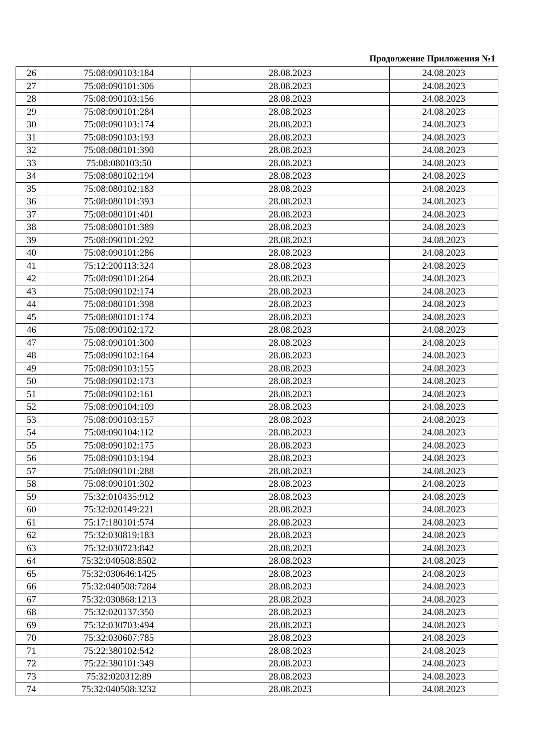Продолжение Приложения №1
| 26 | 75:08:090103:184 | 28.08.2023 | 24.08.2023 |
| 27 | 75:08:090101:306 | 28.08.2023 | 24.08.2023 |
| 28 | 75:08:090103:156 | 28.08.2023 | 24.08.2023 |
| 29 | 75:08:090101:284 | 28.08.2023 | 24.08.2023 |
| 30 | 75:08:090103:174 | 28.08.2023 | 24.08.2023 |
| 31 | 75:08:090103:193 | 28.08.2023 | 24.08.2023 |
| 32 | 75:08:080101:390 | 28.08.2023 | 24.08.2023 |
| 33 | 75:08:080103:50 | 28.08.2023 | 24.08.2023 |
| 34 | 75:08:080102:194 | 28.08.2023 | 24.08.2023 |
| 35 | 75:08:080102:183 | 28.08.2023 | 24.08.2023 |
| 36 | 75:08:080101:393 | 28.08.2023 | 24.08.2023 |
| 37 | 75:08:080101:401 | 28.08.2023 | 24.08.2023 |
| 38 | 75:08:080101:389 | 28.08.2023 | 24.08.2023 |
| 39 | 75:08:090101:292 | 28.08.2023 | 24.08.2023 |
| 40 | 75:08:090101:286 | 28.08.2023 | 24.08.2023 |
| 41 | 75:12:200113:324 | 28.08.2023 | 24.08.2023 |
| 42 | 75:08:090101:264 | 28.08.2023 | 24.08.2023 |
| 43 | 75:08:090102:174 | 28.08.2023 | 24.08.2023 |
| 44 | 75:08:080101:398 | 28.08.2023 | 24.08.2023 |
| 45 | 75:08:080101:174 | 28.08.2023 | 24.08.2023 |
| 46 | 75:08:090102:172 | 28.08.2023 | 24.08.2023 |
| 47 | 75:08:090101:300 | 28.08.2023 | 24.08.2023 |
| 48 | 75:08:090102:164 | 28.08.2023 | 24.08.2023 |
| 49 | 75:08:090103:155 | 28.08.2023 | 24.08.2023 |
| 50 | 75:08:090102:173 | 28.08.2023 | 24.08.2023 |
| 51 | 75:08:090102:161 | 28.08.2023 | 24.08.2023 |
| 52 | 75:08:090104:109 | 28.08.2023 | 24.08.2023 |
| 53 | 75:08:090103:157 | 28.08.2023 | 24.08.2023 |
| 54 | 75:08:090104:112 | 28.08.2023 | 24.08.2023 |
| 55 | 75:08:090102:175 | 28.08.2023 | 24.08.2023 |
| 56 | 75:08:090103:194 | 28.08.2023 | 24.08.2023 |
| 57 | 75:08:090101:288 | 28.08.2023 | 24.08.2023 |
| 58 | 75:08:090101:302 | 28.08.2023 | 24.08.2023 |
| 59 | 75:32:010435:912 | 28.08.2023 | 24.08.2023 |
| 60 | 75:32:020149:221 | 28.08.2023 | 24.08.2023 |
| 61 | 75:17:180101:574 | 28.08.2023 | 24.08.2023 |
| 62 | 75:32:030819:183 | 28.08.2023 | 24.08.2023 |
| 63 | 75:32:030723:842 | 28.08.2023 | 24.08.2023 |
| 64 | 75:32:040508:8502 | 28.08.2023 | 24.08.2023 |
| 65 | 75:32:030646:1425 | 28.08.2023 | 24.08.2023 |
| 66 | 75:32:040508:7284 | 28.08.2023 | 24.08.2023 |
| 67 | 75:32:030868:1213 | 28.08.2023 | 24.08.2023 |
| 68 | 75:32:020137:350 | 28.08.2023 | 24.08.2023 |
| 69 | 75:32:030703:494 | 28.08.2023 | 24.08.2023 |
| 70 | 75:32:030607:785 | 28.08.2023 | 24.08.2023 |
| 71 | 75:22:380102:542 | 28.08.2023 | 24.08.2023 |
| 72 | 75:22:380101:349 | 28.08.2023 | 24.08.2023 |
| 73 | 75:32:020312:89 | 28.08.2023 | 24.08.2023 |
| 74 | 75:32:040508:3232 | 28.08.2023 | 24.08.2023 |